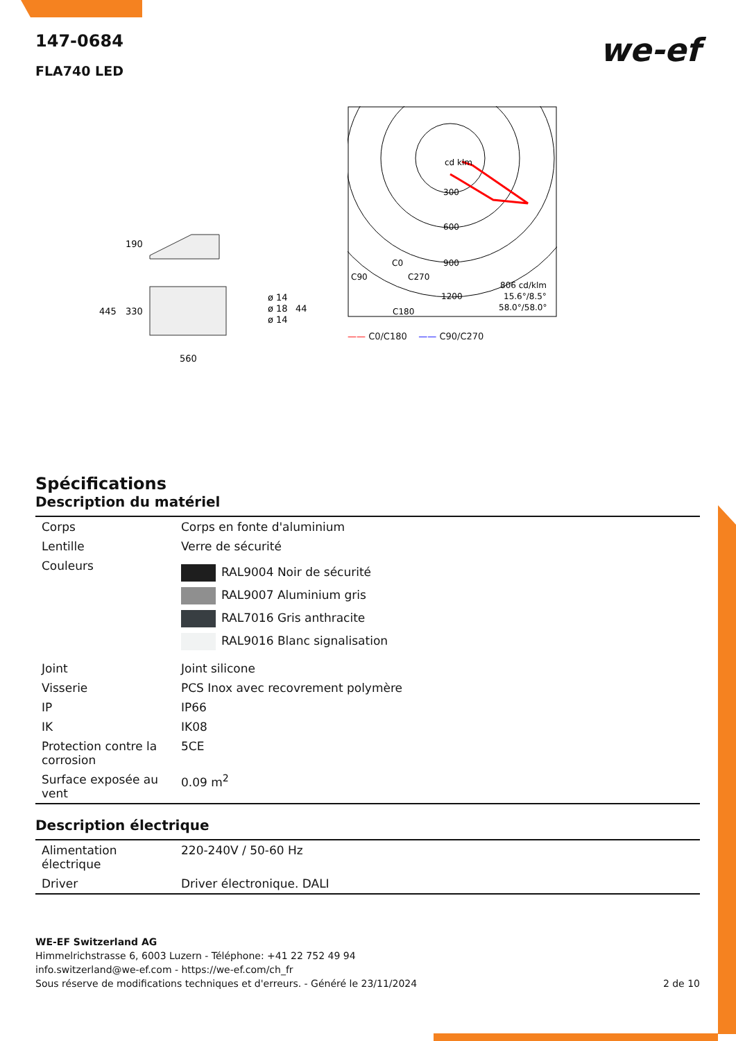we-ef
147-0684
FLA740 LED
190
445
330
ø 14
ø 18
ø 14
44
560
cd klm
300
600
900
1200
C0
C90
C270
C180
806 cd/klm
15.6°/8.5°
58.0°/58.0°
—— C0/C180 —— C90/C270
Spécifications
Description du matériel
| Corps | Corps en fonte d'aluminium |
| Lentille | Verre de sécurité |
| Couleurs | RAL9004 Noir de sécurité RAL9007 Aluminium gris RAL7016 Gris anthracite RAL9016 Blanc signalisation |
| Joint | Joint silicone |
| Visserie | PCS Inox avec recovrement polymère |
| IP | IP66 |
| IK | IK08 |
| Protection contre la corrosion | 5CE |
| Surface exposée au vent | 0.09 m<sup>2</sup> |
Description électrique
| Alimentation électrique | 220-240V / 50-60 Hz |
| Driver | Driver électronique. DALI |
WE-EF Switzerland AG
Himmelrichstrasse 6, 6003 Luzern - Téléphone: +41 22 752 49 94
info.switzerland@we-ef.com - https://we-ef.com/ch_fr
Sous réserve de modifications techniques et d'erreurs. - Généré le 23/11/2024 2 de 10